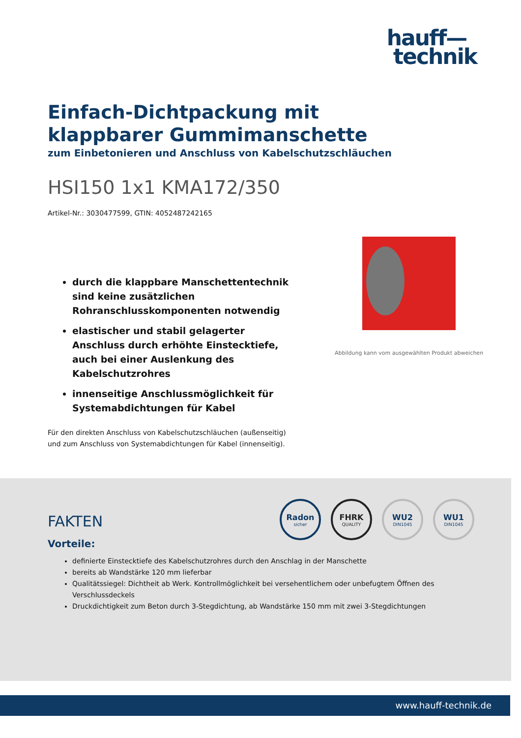hauff—
technik
Einfach-Dichtpackung mit klappbarer Gummimanschette
zum Einbetonieren und Anschluss von Kabelschutzschläuchen
HSI150 1x1 KMA172/350
Artikel-Nr.: 3030477599, GTIN: 4052487242165
durch die klappbare Manschettentechnik sind keine zusätzlichen Rohranschlusskomponenten notwendig
elastischer und stabil gelagerter Anschluss durch erhöhte Einstecktiefe, auch bei einer Auslenkung des Kabelschutzrohres
innenseitige Anschlussmöglichkeit für Systemabdichtungen für Kabel
Für den direkten Anschluss von Kabelschutzschläuchen (außenseitig) und zum Anschluss von Systemabdichtungen für Kabel (innenseitig).
Abbildung kann vom ausgewählten Produkt abweichen
Radon
sicher
FHRK
QUALITY
WU2
DIN1045
WU1
DIN1045
FAKTEN
Vorteile:
definierte Einstecktiefe des Kabelschutzrohres durch den Anschlag in der Manschette
bereits ab Wandstärke 120 mm lieferbar
Qualitätssiegel: Dichtheit ab Werk. Kontrollmöglichkeit bei versehentlichem oder unbefugtem Öffnen des Verschlussdeckels
Druckdichtigkeit zum Beton durch 3-Stegdichtung, ab Wandstärke 150 mm mit zwei 3-Stegdichtungen
www.hauff-technik.de